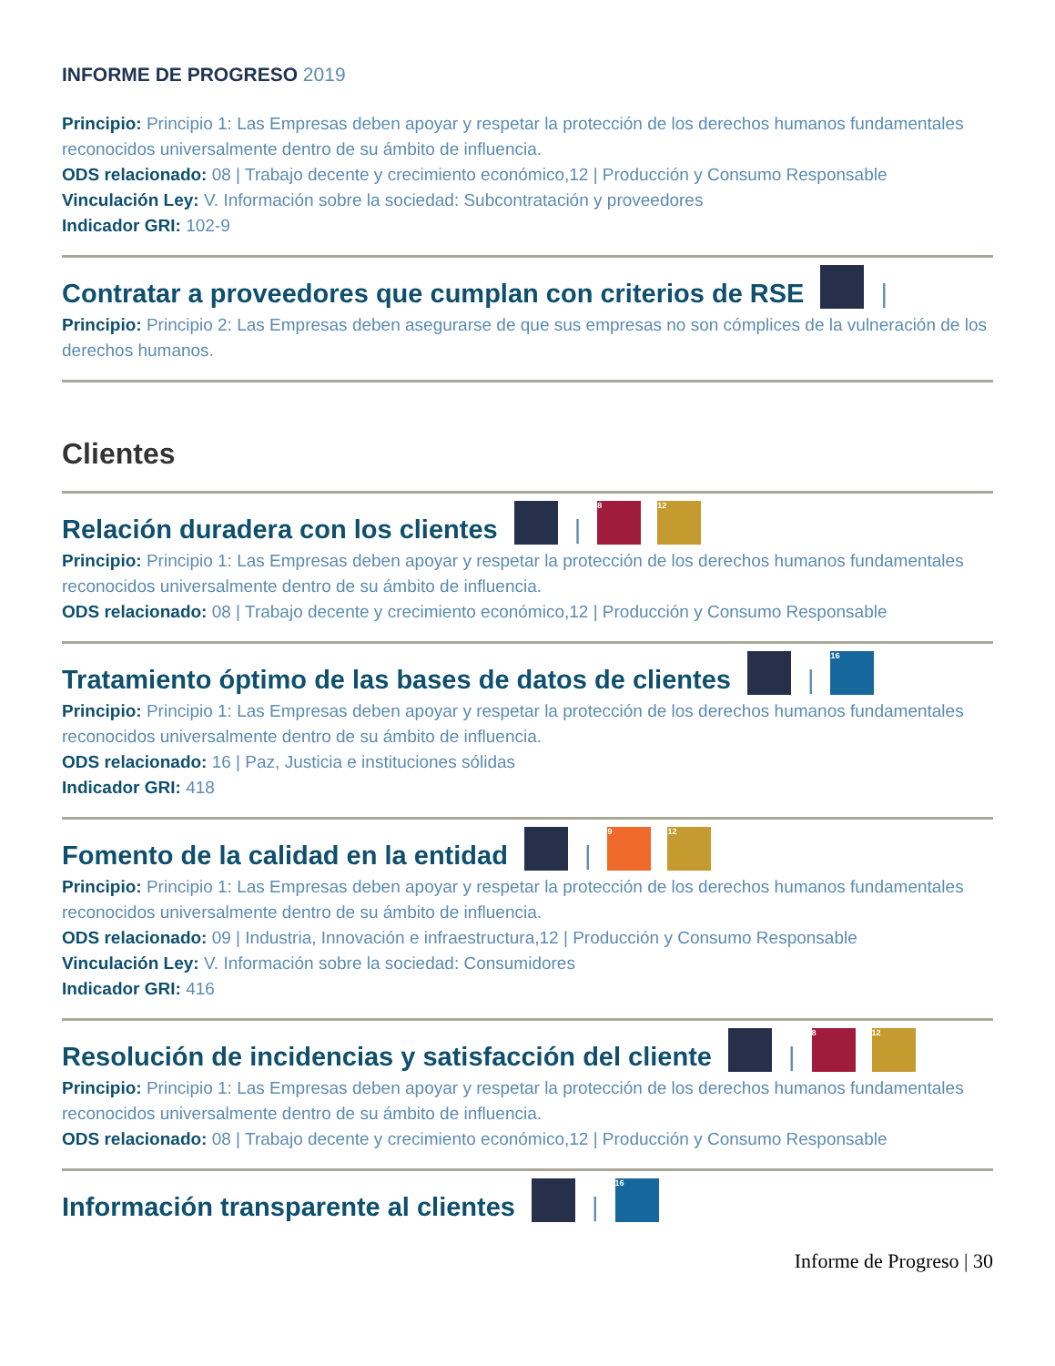INFORME DE PROGRESO 2019
Principio: Principio 1: Las Empresas deben apoyar y respetar la protección de los derechos humanos fundamentales reconocidos universalmente dentro de su ámbito de influencia.
ODS relacionado: 08 | Trabajo decente y crecimiento económico,12 | Producción y Consumo Responsable
Vinculación Ley: V. Información sobre la sociedad: Subcontratación y proveedores
Indicador GRI: 102-9
Contratar a proveedores que cumplan con criterios de RSE |
Principio: Principio 2: Las Empresas deben asegurarse de que sus empresas no son cómplices de la vulneración de los derechos humanos.
Clientes
Relación duradera con los clientes | 8 12
Principio: Principio 1: Las Empresas deben apoyar y respetar la protección de los derechos humanos fundamentales reconocidos universalmente dentro de su ámbito de influencia.
ODS relacionado: 08 | Trabajo decente y crecimiento económico,12 | Producción y Consumo Responsable
Tratamiento óptimo de las bases de datos de clientes | 16
Principio: Principio 1: Las Empresas deben apoyar y respetar la protección de los derechos humanos fundamentales reconocidos universalmente dentro de su ámbito de influencia.
ODS relacionado: 16 | Paz, Justicia e instituciones sólidas
Indicador GRI: 418
Fomento de la calidad en la entidad | 9 12
Principio: Principio 1: Las Empresas deben apoyar y respetar la protección de los derechos humanos fundamentales reconocidos universalmente dentro de su ámbito de influencia.
ODS relacionado: 09 | Industria, Innovación e infraestructura,12 | Producción y Consumo Responsable
Vinculación Ley: V. Información sobre la sociedad: Consumidores
Indicador GRI: 416
Resolución de incidencias y satisfacción del cliente | 8 12
Principio: Principio 1: Las Empresas deben apoyar y respetar la protección de los derechos humanos fundamentales reconocidos universalmente dentro de su ámbito de influencia.
ODS relacionado: 08 | Trabajo decente y crecimiento económico,12 | Producción y Consumo Responsable
Información transparente al clientes | 16
Informe de Progreso | 30